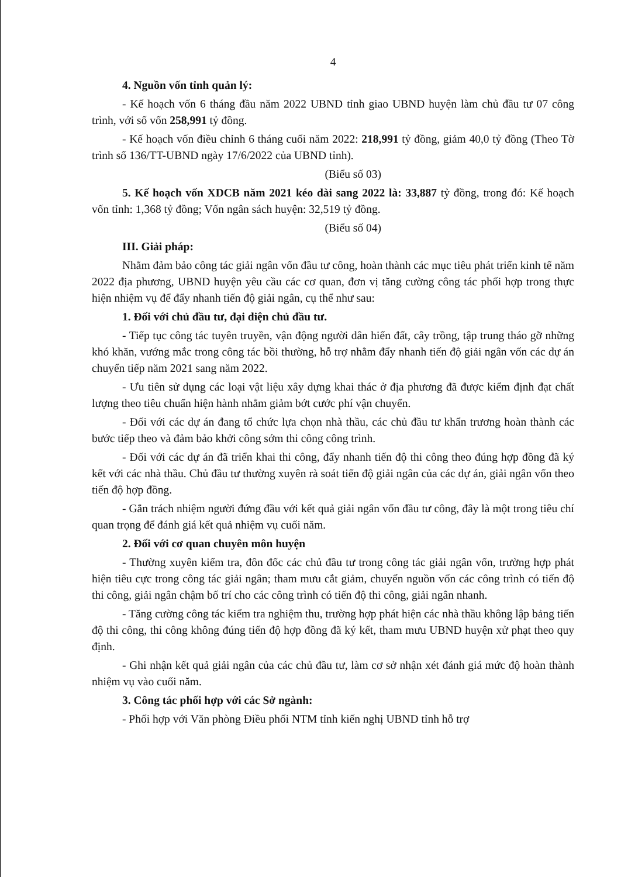4
4. Nguồn vốn tỉnh quản lý:
- Kế hoạch vốn 6 tháng đầu năm 2022 UBND tỉnh giao UBND huyện làm chủ đầu tư 07 công trình, với số vốn 258,991 tỷ đồng.
- Kế hoạch vốn điều chỉnh 6 tháng cuối năm 2022: 218,991 tỷ đồng, giảm 40,0 tỷ đồng (Theo Tờ trình số 136/TT-UBND ngày 17/6/2022 của UBND tỉnh).
(Biểu số 03)
5. Kế hoạch vốn XDCB năm 2021 kéo dài sang 2022 là: 33,887 tỷ đồng, trong đó: Kế hoạch vốn tỉnh: 1,368 tỷ đồng; Vốn ngân sách huyện: 32,519 tỷ đồng.
(Biểu số 04)
III. Giải pháp:
Nhằm đảm bảo công tác giải ngân vốn đầu tư công, hoàn thành các mục tiêu phát triển kinh tế năm 2022 địa phương, UBND huyện yêu cầu các cơ quan, đơn vị tăng cường công tác phối hợp trong thực hiện nhiệm vụ để đẩy nhanh tiến độ giải ngân, cụ thể như sau:
1. Đối với chủ đầu tư, đại diện chủ đầu tư.
- Tiếp tục công tác tuyên truyền, vận động người dân hiến đất, cây trồng, tập trung tháo gỡ những khó khăn, vướng mắc trong công tác bồi thường, hỗ trợ nhằm đẩy nhanh tiến độ giải ngân vốn các dự án chuyển tiếp năm 2021 sang năm 2022.
- Ưu tiên sử dụng các loại vật liệu xây dựng khai thác ở địa phương đã được kiểm định đạt chất lượng theo tiêu chuẩn hiện hành nhằm giảm bớt cước phí vận chuyển.
- Đối với các dự án đang tổ chức lựa chọn nhà thầu, các chủ đầu tư khẩn trương hoàn thành các bước tiếp theo và đảm bảo khởi công sớm thi công công trình.
- Đối với các dự án đã triển khai thi công, đẩy nhanh tiến độ thi công theo đúng hợp đồng đã ký kết với các nhà thầu. Chủ đầu tư thường xuyên rà soát tiến độ giải ngân của các dự án, giải ngân vốn theo tiến độ hợp đồng.
- Gắn trách nhiệm người đứng đầu với kết quả giải ngân vốn đầu tư công, đây là một trong tiêu chí quan trọng để đánh giá kết quả nhiệm vụ cuối năm.
2. Đối với cơ quan chuyên môn huyện
- Thường xuyên kiểm tra, đôn đốc các chủ đầu tư trong công tác giải ngân vốn, trường hợp phát hiện tiêu cực trong công tác giải ngân; tham mưu cắt giảm, chuyển nguồn vốn các công trình có tiến độ thi công, giải ngân chậm bố trí cho các công trình có tiến độ thi công, giải ngân nhanh.
- Tăng cường công tác kiểm tra nghiệm thu, trường hợp phát hiện các nhà thầu không lập bảng tiến độ thi công, thi công không đúng tiến độ hợp đồng đã ký kết, tham mưu UBND huyện xử phạt theo quy định.
- Ghi nhận kết quả giải ngân của các chủ đầu tư, làm cơ sở nhận xét đánh giá mức độ hoàn thành nhiệm vụ vào cuối năm.
3. Công tác phối hợp với các Sở ngành:
- Phối hợp với Văn phòng Điều phối NTM tỉnh kiến nghị UBND tỉnh hỗ trợ